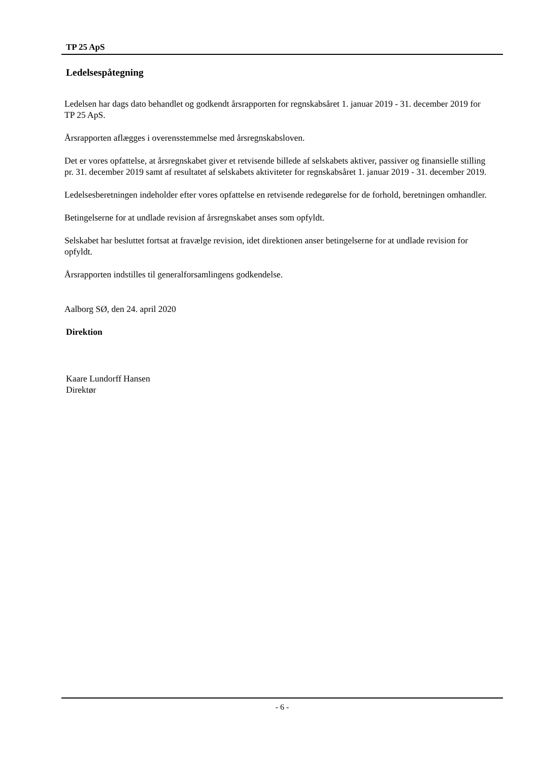TP 25 ApS
Ledelsespåtegning
Ledelsen har dags dato behandlet og godkendt årsrapporten for regnskabsåret 1. januar 2019 - 31. december 2019 for TP 25 ApS.
Årsrapporten aflægges i overensstemmelse med årsregnskabsloven.
Det er vores opfattelse, at årsregnskabet giver et retvisende billede af selskabets aktiver, passiver og finansielle stilling pr. 31. december 2019 samt af resultatet af selskabets aktiviteter for regnskabsåret 1. januar 2019 - 31. december 2019.
Ledelsesberetningen indeholder efter vores opfattelse en retvisende redegørelse for de forhold, beretningen omhandler.
Betingelserne for at undlade revision af årsregnskabet anses som opfyldt.
Selskabet har besluttet fortsat at fravælge revision, idet direktionen anser betingelserne for at undlade revision for opfyldt.
Årsrapporten indstilles til generalforsamlingens godkendelse.
Aalborg SØ, den 24. april 2020
Direktion
Kaare Lundorff Hansen
Direktør
- 6 -